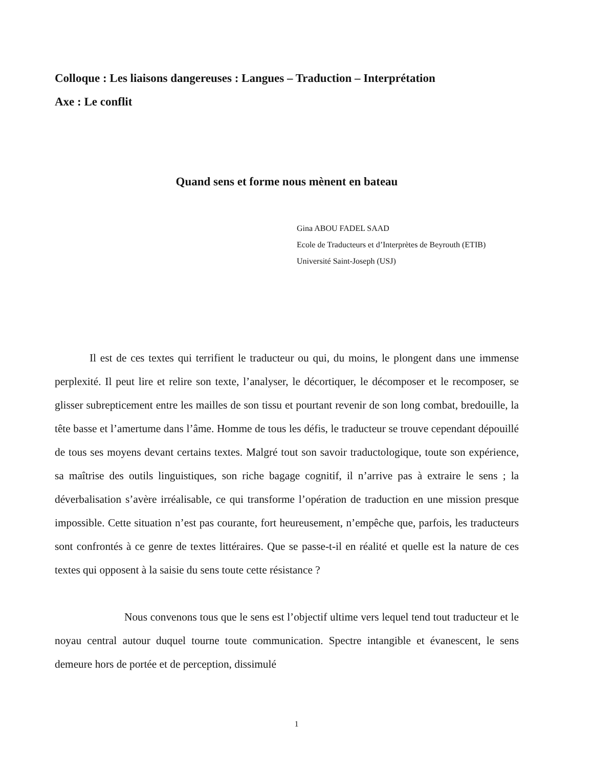Colloque : Les liaisons dangereuses : Langues – Traduction – Interprétation
Axe : Le conflit
Quand sens et forme nous mènent en bateau
Gina ABOU FADEL SAAD
Ecole de Traducteurs et d’Interprètes de Beyrouth (ETIB)
Université Saint-Joseph (USJ)
Il est de ces textes qui terrifient le traducteur ou qui, du moins, le plongent dans une immense perplexité. Il peut lire et relire son texte, l’analyser, le décortiquer, le décomposer et le recomposer, se glisser subrepticement entre les mailles de son tissu et pourtant revenir de son long combat, bredouille, la tête basse et l’amertume dans l’âme. Homme de tous les défis, le traducteur se trouve cependant dépouillé de tous ses moyens devant certains textes. Malgré tout son savoir traductologique, toute son expérience, sa maîtrise des outils linguistiques, son riche bagage cognitif, il n’arrive pas à extraire le sens ; la déverbalisation s’avère irréalisable, ce qui transforme l’opération de traduction en une mission presque impossible. Cette situation n’est pas courante, fort heureusement, n’empêche que, parfois, les traducteurs sont confrontés à ce genre de textes littéraires. Que se passe-t-il en réalité et quelle est la nature de ces textes qui opposent à la saisie du sens toute cette résistance ?
Nous convenons tous que le sens est l’objectif ultime vers lequel tend tout traducteur et le noyau central autour duquel tourne toute communication. Spectre intangible et évanescent, le sens demeure hors de portée et de perception, dissimulé
1